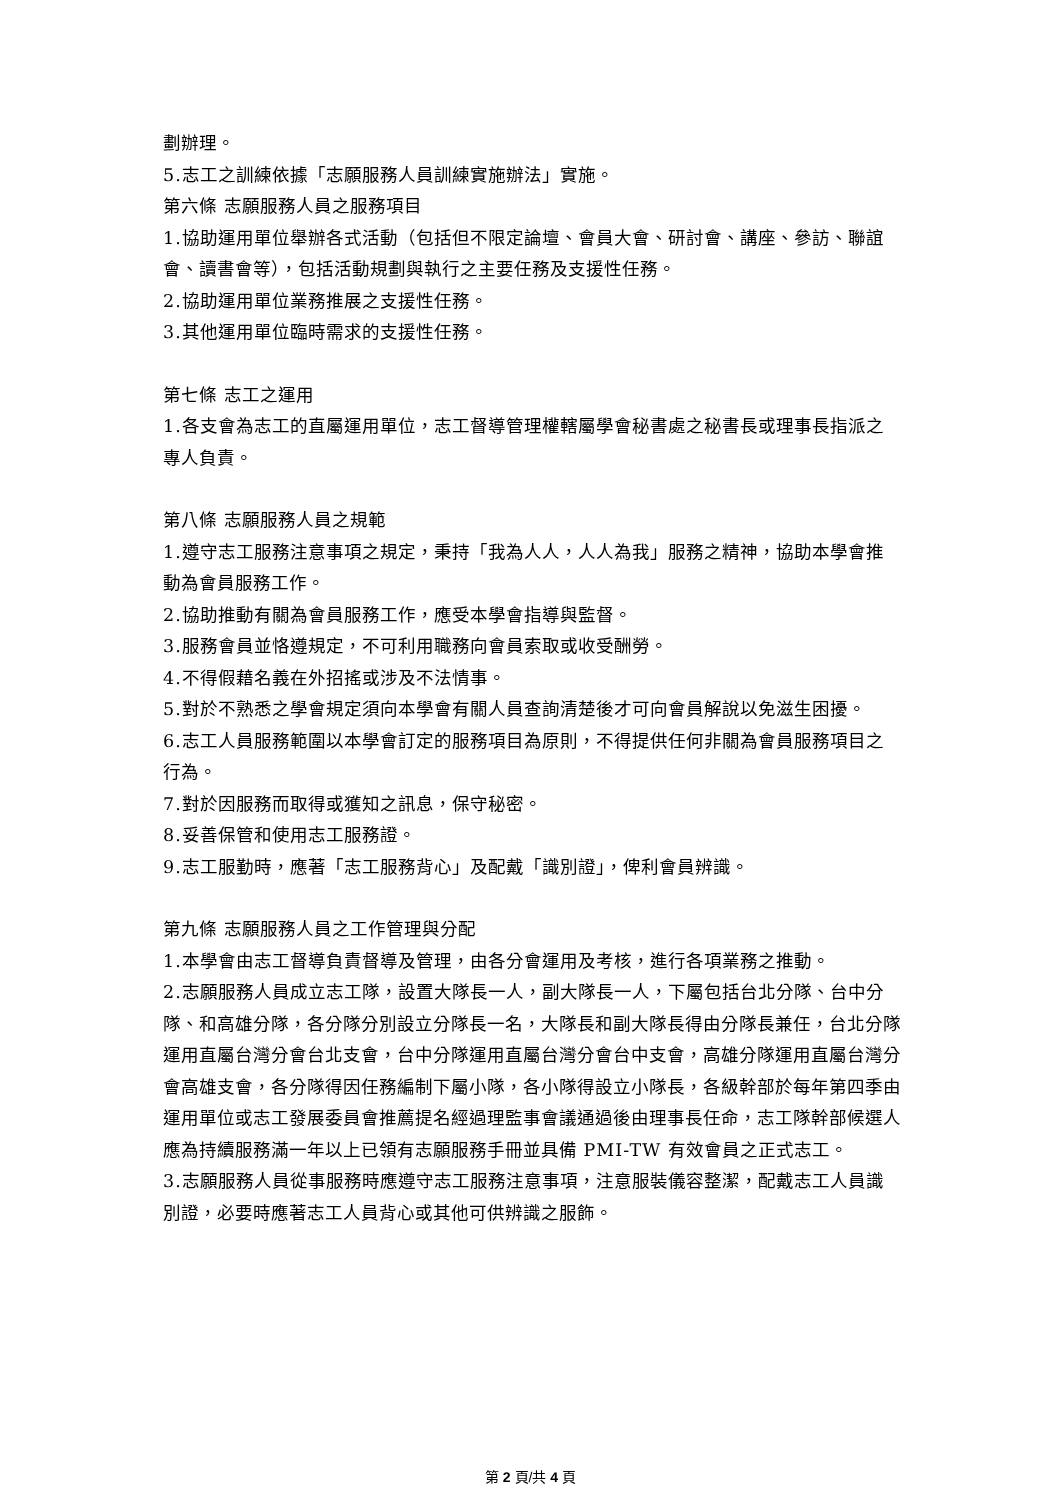劃辦理。
5.志工之訓練依據「志願服務人員訓練實施辦法」實施。
第六條 志願服務人員之服務項目
1.協助運用單位舉辦各式活動（包括但不限定論壇、會員大會、研討會、講座、參訪、聯誼會、讀書會等），包括活動規劃與執行之主要任務及支援性任務。
2.協助運用單位業務推展之支援性任務。
3.其他運用單位臨時需求的支援性任務。
第七條 志工之運用
1.各支會為志工的直屬運用單位，志工督導管理權轄屬學會秘書處之秘書長或理事長指派之專人負責。
第八條 志願服務人員之規範
1.遵守志工服務注意事項之規定，秉持「我為人人，人人為我」服務之精神，協助本學會推動為會員服務工作。
2.協助推動有關為會員服務工作，應受本學會指導與監督。
3.服務會員並恪遵規定，不可利用職務向會員索取或收受酬勞。
4.不得假藉名義在外招搖或涉及不法情事。
5.對於不熟悉之學會規定須向本學會有關人員查詢清楚後才可向會員解說以免滋生困擾。
6.志工人員服務範圍以本學會訂定的服務項目為原則，不得提供任何非關為會員服務項目之行為。
7.對於因服務而取得或獲知之訊息，保守秘密。
8.妥善保管和使用志工服務證。
9.志工服勤時，應著「志工服務背心」及配戴「識別證」，俾利會員辨識。
第九條 志願服務人員之工作管理與分配
1.本學會由志工督導負責督導及管理，由各分會運用及考核，進行各項業務之推動。
2.志願服務人員成立志工隊，設置大隊長一人，副大隊長一人，下屬包括台北分隊、台中分隊、和高雄分隊，各分隊分別設立分隊長一名，大隊長和副大隊長得由分隊長兼任，台北分隊運用直屬台灣分會台北支會，台中分隊運用直屬台灣分會台中支會，高雄分隊運用直屬台灣分會高雄支會，各分隊得因任務編制下屬小隊，各小隊得設立小隊長，各級幹部於每年第四季由運用單位或志工發展委員會推薦提名經過理監事會議通過後由理事長任命，志工隊幹部候選人應為持續服務滿一年以上已領有志願服務手冊並具備 PMI-TW 有效會員之正式志工。
3.志願服務人員從事服務時應遵守志工服務注意事項，注意服裝儀容整潔，配戴志工人員識別證，必要時應著志工人員背心或其他可供辨識之服飾。
第 2 頁/共 4 頁